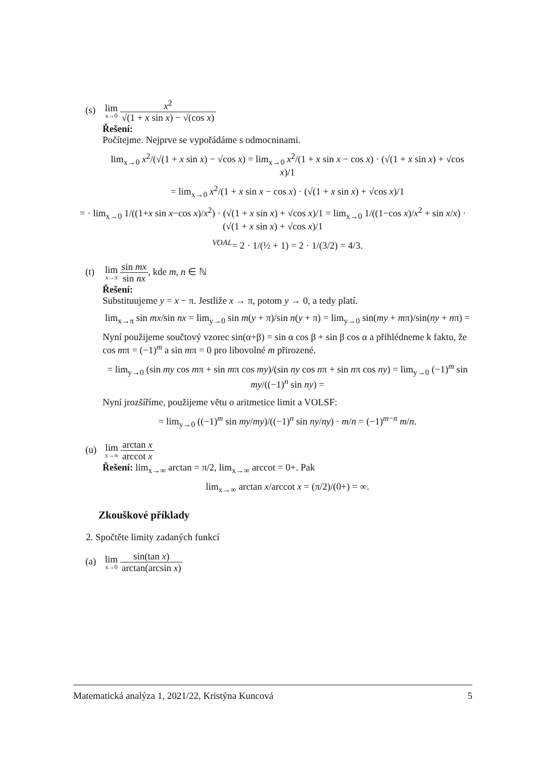(s) lim x→0 x<sup>2</sup> √(1 + x sin x) − √(cos x)
Řešení:
Počítejme. Nejprve se vypořádáme s odmocninami.
lim<sub>x→0</sub> x<sup>2</sup>/(√(1 + x sin x) − √cos x) = lim<sub>x→0</sub> x<sup>2</sup>/(1 + x sin x − cos x) · (√(1 + x sin x) + √cos x)/1
= lim<sub>x→0</sub> x<sup>2</sup>/(1 + x sin x − cos x) · (√(1 + x sin x) + √cos x)/1
= · lim<sub>x→0</sub> 1/((1+x sin x−cos x)/x<sup>2</sup>) · (√(1 + x sin x) + √cos x)/1 = lim<sub>x→0</sub> 1/((1−cos x)/x<sup>2</sup> + sin x/x) · (√(1 + x sin x) + √cos x)/1
<sup>VOAL</sup>= 2 · 1/(½ + 1) = 2 · 1/(3/2) = 4/3.
(t) lim x→π sin mx sin nx, kde m, n ∈ ℕ
Řešení:
Substituujeme y = x − π. Jestliže x → π, potom y → 0, a tedy platí.
lim<sub>x→π</sub> sin mx/sin nx = lim<sub>y→0</sub> sin m(y + π)/sin n(y + π) = lim<sub>y→0</sub> sin(my + mπ)/sin(ny + nπ) =
Nyní použijeme součtový vzorec sin(α+β) = sin α cos β + sin β cos α a přihlédneme k faktu, že cos mπ = (−1)<sup>m</sup> a sin mπ = 0 pro libovolné m přirozené.
= lim<sub>y→0</sub> (sin my cos mπ + sin mπ cos my)/(sin ny cos nπ + sin nπ cos ny) = lim<sub>y→0</sub> (−1)<sup>m</sup> sin my/((−1)<sup>n</sup> sin ny) =
Nyní jrozšíříme, použijeme větu o aritmetice limit a VOLSF:
= lim<sub>y→0</sub> ((−1)<sup>m</sup> sin my/my)/((−1)<sup>n</sup> sin ny/ny) · m/n = (−1)<sup>m−n</sup> m/n.
(u) lim x→∞ arctan x arccot x
Řešení: lim<sub>x→∞</sub> arctan = π/2, lim<sub>x→∞</sub> arccot = 0+. Pak
lim<sub>x→∞</sub> arctan x/arccot x = (π/2)/(0+) = ∞.
Zkouškové příklady
2. Spočtěte limity zadaných funkcí
(a) lim x→0 sin(tan x) arctan(arcsin x)
Matematická analýza 1, 2021/22, Kristýna Kuncová 5